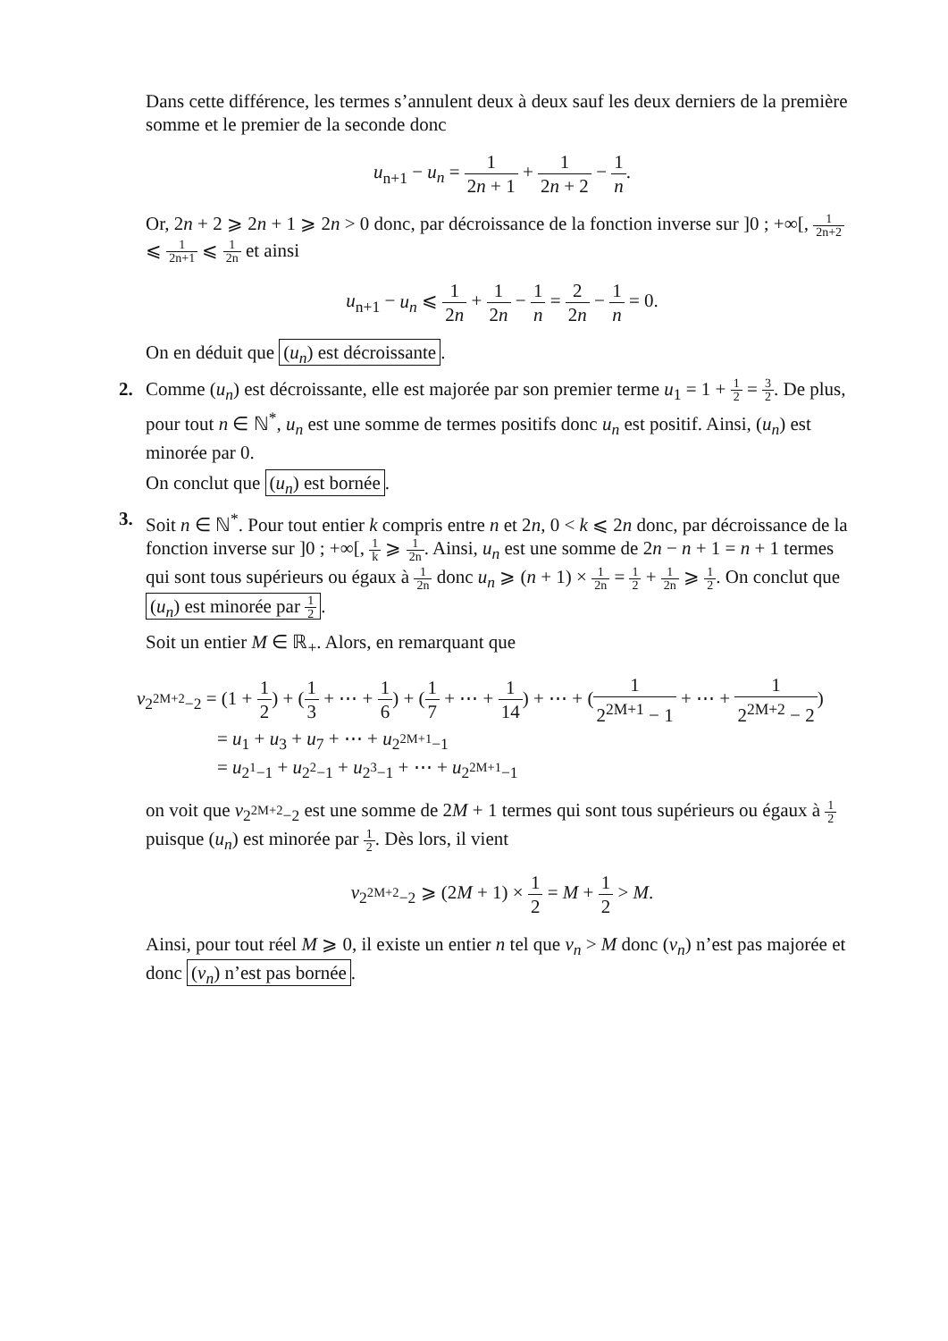Dans cette différence, les termes s’annulent deux à deux sauf les deux derniers de la première somme et le premier de la seconde donc
u<sub>n+1</sub> − u<sub>n</sub> = 1 2n + 1 + 1 2n + 2 − 1 n.
Or, 2n + 2 ⩾ 2n + 1 ⩾ 2n > 0 donc, par décroissance de la fonction inverse sur ]0 ; +∞[, 1 2n+2 ⩽ 1 2n+1 ⩽ 1 2n et ainsi
u<sub>n+1</sub> − u<sub>n</sub> ⩽ 1 2n + 1 2n − 1 n = 2 2n − 1 n = 0.
On en déduit que (u<sub>n</sub>) est décroissante.
2.
Comme (u<sub>n</sub>) est décroissante, elle est majorée par son premier terme u<sub>1</sub> = 1 + 1 2 = 3 2. De plus, pour tout n ∈ ℕ<sup>*</sup>, u<sub>n</sub> est une somme de termes positifs donc u<sub>n</sub> est positif. Ainsi, (u<sub>n</sub>) est minorée par 0.
On conclut que (u<sub>n</sub>) est bornée.
3.
Soit n ∈ ℕ<sup>*</sup>. Pour tout entier k compris entre n et 2n, 0 < k ⩽ 2n donc, par décroissance de la fonction inverse sur ]0 ; +∞[, 1 k ⩾ 1 2n. Ainsi, u<sub>n</sub> est une somme de 2n − n + 1 = n + 1 termes qui sont tous supérieurs ou égaux à 1 2n donc u<sub>n</sub> ⩾ (n + 1) × 1 2n = 1 2 + 1 2n ⩾ 1 2. On conclut que (u<sub>n</sub>) est minorée par 1 2.
Soit un entier M ∈ ℝ<sub>+</sub>. Alors, en remarquant que
v<sub>2<sup>2M+2</sup>−2</sub> = (1 + 1 2) + (1 3 + ⋯ + 1 6) + (1 7 + ⋯ + 1 14) + ⋯ + (1 2<sup>2M+1</sup> − 1 + ⋯ + 1 2<sup>2M+2</sup> − 2)
= u<sub>1</sub> + u<sub>3</sub> + u<sub>7</sub> + ⋯ + u<sub>2<sup>2M+1</sup>−1</sub>
= u<sub>2<sup>1</sup>−1</sub> + u<sub>2<sup>2</sup>−1</sub> + u<sub>2<sup>3</sup>−1</sub> + ⋯ + u<sub>2<sup>2M+1</sup>−1</sub>
on voit que v<sub>2<sup>2M+2</sup>−2</sub> est une somme de 2M + 1 termes qui sont tous supérieurs ou égaux à 1 2 puisque (u<sub>n</sub>) est minorée par 1 2. Dès lors, il vient
v<sub>2<sup>2M+2</sup>−2</sub> ⩾ (2M + 1) × 1 2 = M + 1 2 > M.
Ainsi, pour tout réel M ⩾ 0, il existe un entier n tel que v<sub>n</sub> > M donc (v<sub>n</sub>) n’est pas majorée et donc (v<sub>n</sub>) n’est pas bornée.